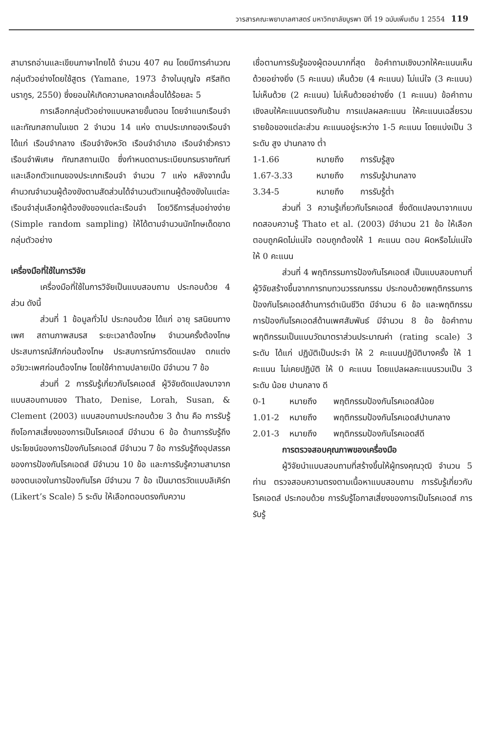วารสารคณะพยาบาลศาสตร์ มหาวิทยาลัยบูรพา ปีที่ 19 ฉบับเพิ่มเติม 1 2554 119
สามารถอ่านและเขียนภาษาไทยได้ จำนวน 407 คน โดยมีการคำนวณกลุ่มตัวอย่างโดยใช้สูตร (Yamane, 1973 อ้างในบุญใจ ศรีสถิตนรากูร, 2550) ซึ่งยอมให้เกิดความคลาดเคลื่อนได้ร้อยละ 5
การเลือกกลุ่มตัวอย่างแบบหลายขั้นตอน โดยจำแนกเรือนจำ และทัณฑสถานในเขต 2 จำนวน 14 แห่ง ตามประเภทของเรือนจำ ได้แก่ เรือนจำกลาง เรือนจำจังหวัด เรือนจำอำเภอ เรือนจำชั่วคราว เรือนจำพิเศษ ทัณฑสถานเปิด ซึ่งกำหนดตามระเบียบกรมราชทัณฑ์ และเลือกตัวแทนของประเภทเรือนจำ จำนวน 7 แห่ง หลังจากนั้นคำนวณจำนวนผู้ต้องขังตามสัดส่วนได้จำนวนตัวแทนผู้ต้องขังในแต่ละเรือนจำสุ่มเลือกผู้ต้องขังของแต่ละเรือนจำ โดยวิธีการสุ่มอย่างง่าย (Simple random sampling) ให้ได้ตามจำนวนนักโทษเด็ดขาดกลุ่มตัวอย่าง
เครื่องมือที่ใช้ในการวิจัย
เครื่องมือที่ใช้ในการวิจัยเป็นแบบสอบถาม ประกอบด้วย 4 ส่วน ดังนี้
ส่วนที่ 1 ข้อมูลทั่วไป ประกอบด้วย ได้แก่ อายุ รสนิยมทางเพศ สถานภาพสมรส ระยะเวลาต้องโทษ จำนวนครั้งต้องโทษ ประสบการณ์สักก่อนต้องโทษ ประสบการณ์การดัดแปลง ตกแต่งอวัยวะเพศก่อนต้องโทษ โดยใช้คำถามปลายเปิด มีจำนวน 7 ข้อ
ส่วนที่ 2 การรับรู้เกี่ยวกับโรคเอดส์ ผู้วิจัยดัดแปลงมาจากแบบสอบถามของ Thato, Denise, Lorah, Susan, & Clement (2003) แบบสอบถามประกอบด้วย 3 ด้าน คือ การรับรู้ถึงโอกาสเสี่ยงของการเป็นโรคเอดส์ มีจำนวน 6 ข้อ ด้านการรับรู้ถึงประโยชน์ของการป้องกันโรคเอดส์ มีจำนวน 7 ข้อ การรับรู้ถึงอุปสรรคของการป้องกันโรคเอดส์ มีจำนวน 10 ข้อ และการรับรู้ความสามารถของตนเองในการป้องกันโรค มีจำนวน 7 ข้อ เป็นมาตรวัดแบบลิเคิร์ท (Likert’s Scale) 5 ระดับ ให้เลือกตอบตรงกับความ
เชื่อตามการรับรู้ของผู้ตอบมากที่สุด ข้อคำถามเชิงบวกให้คะแนนเห็นด้วยอย่างยิ่ง (5 คะแนน) เห็นด้วย (4 คะแนน) ไม่แน่ใจ (3 คะแนน) ไม่เห็นด้วย (2 คะแนน) ไม่เห็นด้วยอย่างยิ่ง (1 คะแนน) ข้อคำถามเชิงลบให้คะแนนตรงกันข้าม การแปลผลคะแนน ให้คะแนนเฉลี่ยรวมรายข้อของแต่ละส่วน คะแนนอยู่ระหว่าง 1-5 คะแนน โดยแบ่งเป็น 3 ระดับ สูง ปานกลาง ต่ำ
1-1.66 หมายถึง การรับรู้สูง
1.67-3.33 หมายถึง การรับรู้ปานกลาง
3.34-5 หมายถึง การรับรู้ต่ำ
ส่วนที่ 3 ความรู้เกี่ยวกับโรคเอดส์ ซึ่งดัดแปลงมาจากแบบทดสอบความรู้ Thato et al. (2003) มีจำนวน 21 ข้อ ให้เลือกตอบถูกผิดไม่แน่ใจ ตอบถูกต้องให้ 1 คะแนน ตอบ ผิดหรือไม่แน่ใจ ให้ 0 คะแนน
ส่วนที่ 4 พฤติกรรมการป้องกันโรคเอดส์ เป็นแบบสอบถามที่ผู้วิจัยสร้างขึ้นจากการทบทวนวรรณกรรม ประกอบด้วยพฤติกรรมการป้องกันโรคเอดส์ด้านการดำเนินชีวิต มีจำนวน 6 ข้อ และพฤติกรรมการป้องกันโรคเอดส์ด้านเพศสัมพันธ์ มีจำนวน 8 ข้อ ข้อคำถามพฤติกรรมเป็นแบบวัดมาตราส่วนประมาณค่า (rating scale) 3 ระดับ ได้แก่ ปฏิบัติเป็นประจำ ให้ 2 คะแนนปฏิบัติบางครั้ง ให้ 1 คะแนน ไม่เคยปฏิบัติ ให้ 0 คะแนน โดยแปลผลคะแนนรวมเป็น 3 ระดับ น้อย ปานกลาง ดี
0-1 หมายถึง พฤติกรรมป้องกันโรคเอดส์น้อย
1.01-2 หมายถึง พฤติกรรมป้องกันโรคเอดส์ปานกลาง
2.01-3 หมายถึง พฤติกรรมป้องกันโรคเอดส์ดี
การตรวจสอบคุณภาพของเครื่องมือ
ผู้วิจัยนำแบบสอบถามที่สร้างขึ้นให้ผู้ทรงคุณวุฒิ จำนวน 5 ท่าน ตรวจสอบความตรงตามเนื้อหาแบบสอบถาม การรับรู้เกี่ยวกับโรคเอดส์ ประกอบด้วย การรับรู้โอกาสเสี่ยงของการเป็นโรคเอดส์ การรับรู้